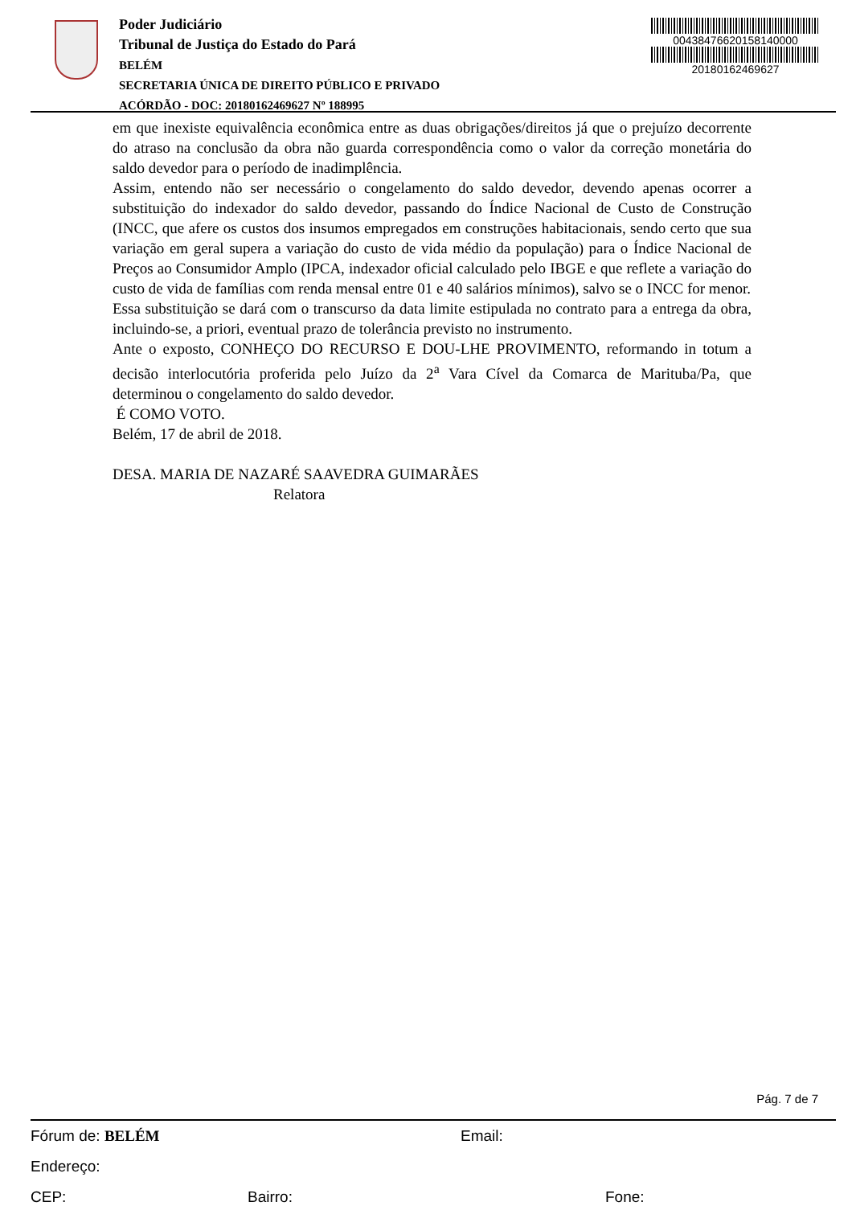Poder Judiciário
Tribunal de Justiça do Estado do Pará
BELÉM
SECRETARIA ÚNICA DE DIREITO PÚBLICO E PRIVADO
ACÓRDÃO - DOC: 20180162469627 Nº 188995
00438476620158140000
20180162469627
em que inexiste equivalência econômica entre as duas obrigações/direitos já que o prejuízo decorrente do atraso na conclusão da obra não guarda correspondência como o valor da correção monetária do saldo devedor para o período de inadimplência.
Assim, entendo não ser necessário o congelamento do saldo devedor, devendo apenas ocorrer a substituição do indexador do saldo devedor, passando do Índice Nacional de Custo de Construção (INCC, que afere os custos dos insumos empregados em construções habitacionais, sendo certo que sua variação em geral supera a variação do custo de vida médio da população) para o Índice Nacional de Preços ao Consumidor Amplo (IPCA, indexador oficial calculado pelo IBGE e que reflete a variação do custo de vida de famílias com renda mensal entre 01 e 40 salários mínimos), salvo se o INCC for menor.
Essa substituição se dará com o transcurso da data limite estipulada no contrato para a entrega da obra, incluindo-se, a priori, eventual prazo de tolerância previsto no instrumento.
Ante o exposto, CONHEÇO DO RECURSO E DOU-LHE PROVIMENTO, reformando in totum a decisão interlocutória proferida pelo Juízo da 2<sup>a</sup> Vara Cível da Comarca de Marituba/Pa, que determinou o congelamento do saldo devedor.
É COMO VOTO.
Belém, 17 de abril de 2018.
DESA. MARIA DE NAZARÉ SAAVEDRA GUIMARÃES
Relatora
Pág. 7 de 7
Fórum de: BELÉM Email:
Endereço:
CEP: Bairro: Fone: